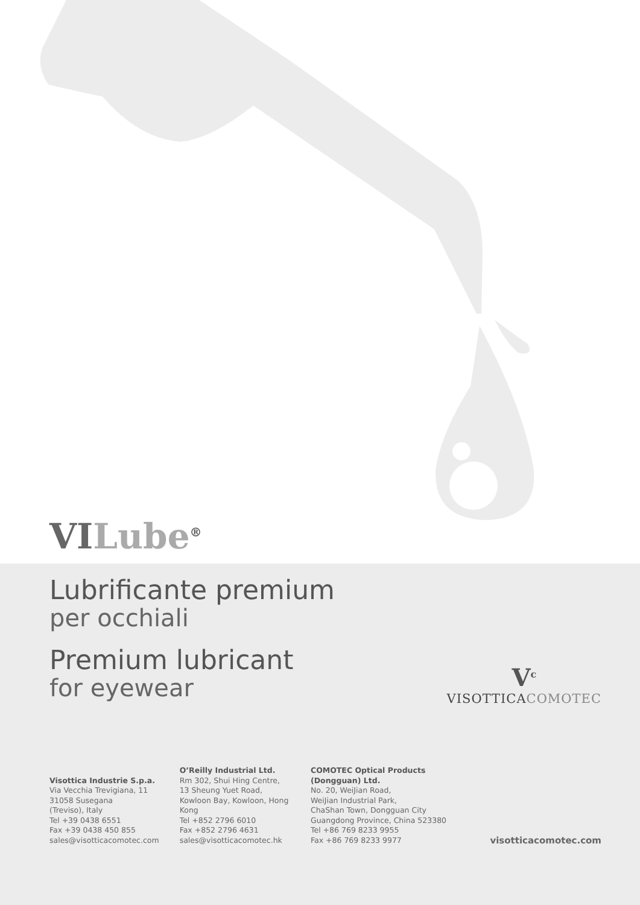VI Lube<sup>®</sup>
Lubrificante premium
per occhiali
Premium lubricant
for eyewear
V<sup>c</sup>
VISOTTICACOMOTEC
Visottica Industrie S.p.a.
Via Vecchia Trevigiana, 11
31058 Susegana
(Treviso), Italy
Tel +39 0438 6551
Fax +39 0438 450 855
sales@visotticacomotec.com
O’Reilly Industrial Ltd.
Rm 302, Shui Hing Centre,
13 Sheung Yuet Road,
Kowloon Bay, Kowloon, Hong Kong
Tel +852 2796 6010
Fax +852 2796 4631
sales@visotticacomotec.hk
COMOTEC Optical Products (Dongguan) Ltd.
No. 20, WeiJian Road,
WeiJian Industrial Park,
ChaShan Town, Dongguan City
Guangdong Province, China 523380
Tel +86 769 8233 9955
Fax +86 769 8233 9977
visotticacomotec.com